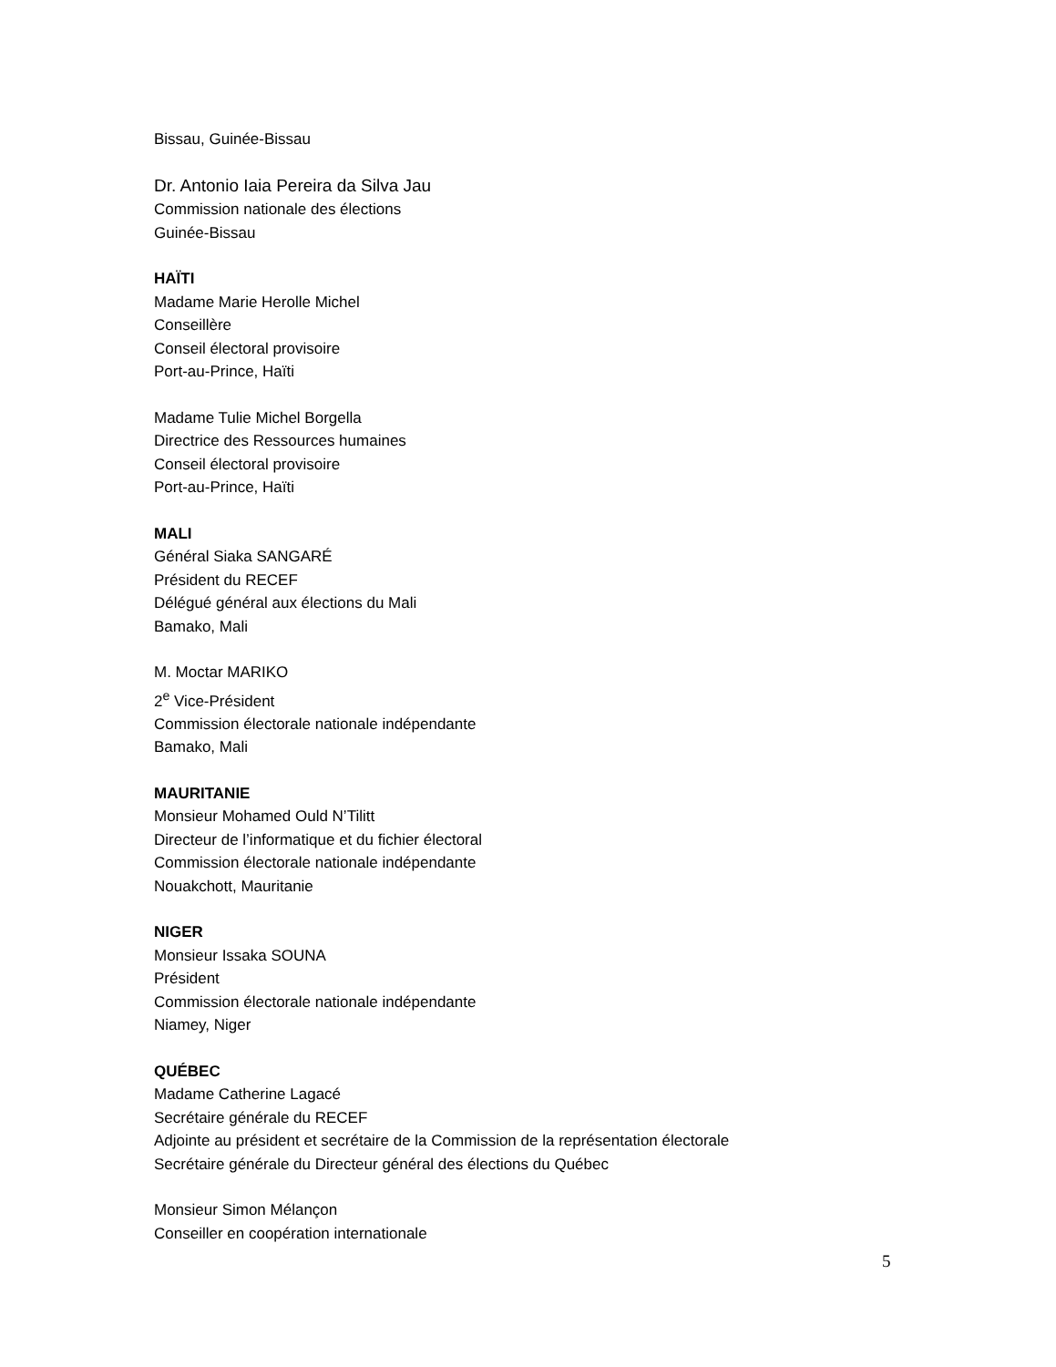Bissau, Guinée-Bissau
Dr. Antonio Iaia Pereira da Silva Jau
Commission nationale des élections
Guinée-Bissau
HAÏTI
Madame Marie Herolle Michel
Conseillère
Conseil électoral provisoire
Port-au-Prince, Haïti
Madame Tulie Michel Borgella
Directrice des Ressources humaines
Conseil électoral provisoire
Port-au-Prince, Haïti
MALI
Général Siaka SANGARÉ
Président du RECEF
Délégué général aux élections du Mali
Bamako, Mali
M. Moctar MARIKO
2<sup>e</sup> Vice-Président
Commission électorale nationale indépendante
Bamako, Mali
MAURITANIE
Monsieur Mohamed Ould N’Tilitt
Directeur de l’informatique et du fichier électoral
Commission électorale nationale indépendante
Nouakchott, Mauritanie
NIGER
Monsieur Issaka SOUNA
Président
Commission électorale nationale indépendante
Niamey, Niger
QUÉBEC
Madame Catherine Lagacé
Secrétaire générale du RECEF
Adjointe au président et secrétaire de la Commission de la représentation électorale
Secrétaire générale du Directeur général des élections du Québec
Monsieur Simon Mélançon
Conseiller en coopération internationale
5